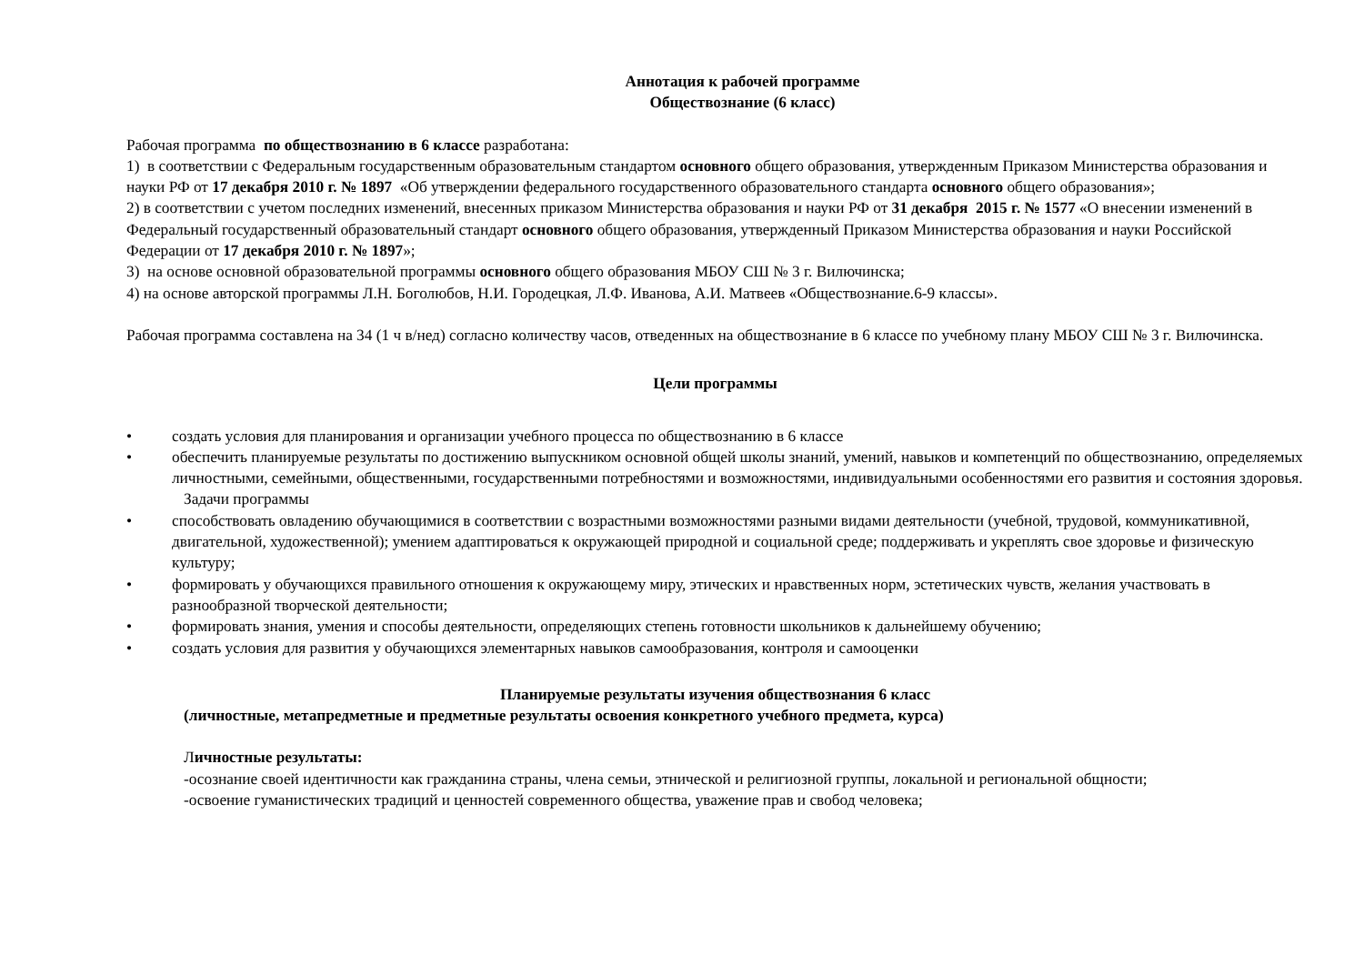Аннотация к рабочей программе
Обществознание (6 класс)
Рабочая программа по обществознанию в 6 классе разработана:
1) в соответствии с Федеральным государственным образовательным стандартом основного общего образования, утвержденным Приказом Министерства образования и науки РФ от 17 декабря 2010 г. № 1897 «Об утверждении федерального государственного образовательного стандарта основного общего образования»;
2) в соответствии с учетом последних изменений, внесенных приказом Министерства образования и науки РФ от 31 декабря 2015 г. № 1577 «О внесении изменений в Федеральный государственный образовательный стандарт основного общего образования, утвержденный Приказом Министерства образования и науки Российской Федерации от 17 декабря 2010 г. № 1897»;
3) на основе основной образовательной программы основного общего образования МБОУ СШ № 3 г. Вилючинска;
4) на основе авторской программы Л.Н. Боголюбов, Н.И. Городецкая, Л.Ф. Иванова, А.И. Матвеев «Обществознание.6-9 классы».
Рабочая программа составлена на 34 (1 ч в/нед) согласно количеству часов, отведенных на обществознание в 6 классе по учебному плану МБОУ СШ № 3 г. Вилючинска.
Цели программы
• создать условия для планирования и организации учебного процесса по обществознанию в 6 классе
• обеспечить планируемые результаты по достижению выпускником основной общей школы знаний, умений, навыков и компетенций по обществознанию, определяемых личностными, семейными, общественными, государственными потребностями и возможностями, индивидуальными особенностями его развития и состояния здоровья.
Задачи программы
• способствовать овладению обучающимися в соответствии с возрастными возможностями разными видами деятельности (учебной, трудовой, коммуникативной, двигательной, художественной); умением адаптироваться к окружающей природной и социальной среде; поддерживать и укреплять свое здоровье и физическую культуру;
• формировать у обучающихся правильного отношения к окружающему миру, этических и нравственных норм, эстетических чувств, желания участвовать в разнообразной творческой деятельности;
• формировать знания, умения и способы деятельности, определяющих степень готовности школьников к дальнейшему обучению;
• создать условия для развития у обучающихся элементарных навыков самообразования, контроля и самооценки
Планируемые результаты изучения обществознания 6 класс
(личностные, метапредметные и предметные результаты освоения конкретного учебного предмета, курса)
Личностные результаты:
-осознание своей идентичности как гражданина страны, члена семьи, этнической и религиозной группы, локальной и региональной общности;
-освоение гуманистических традиций и ценностей современного общества, уважение прав и свобод человека;